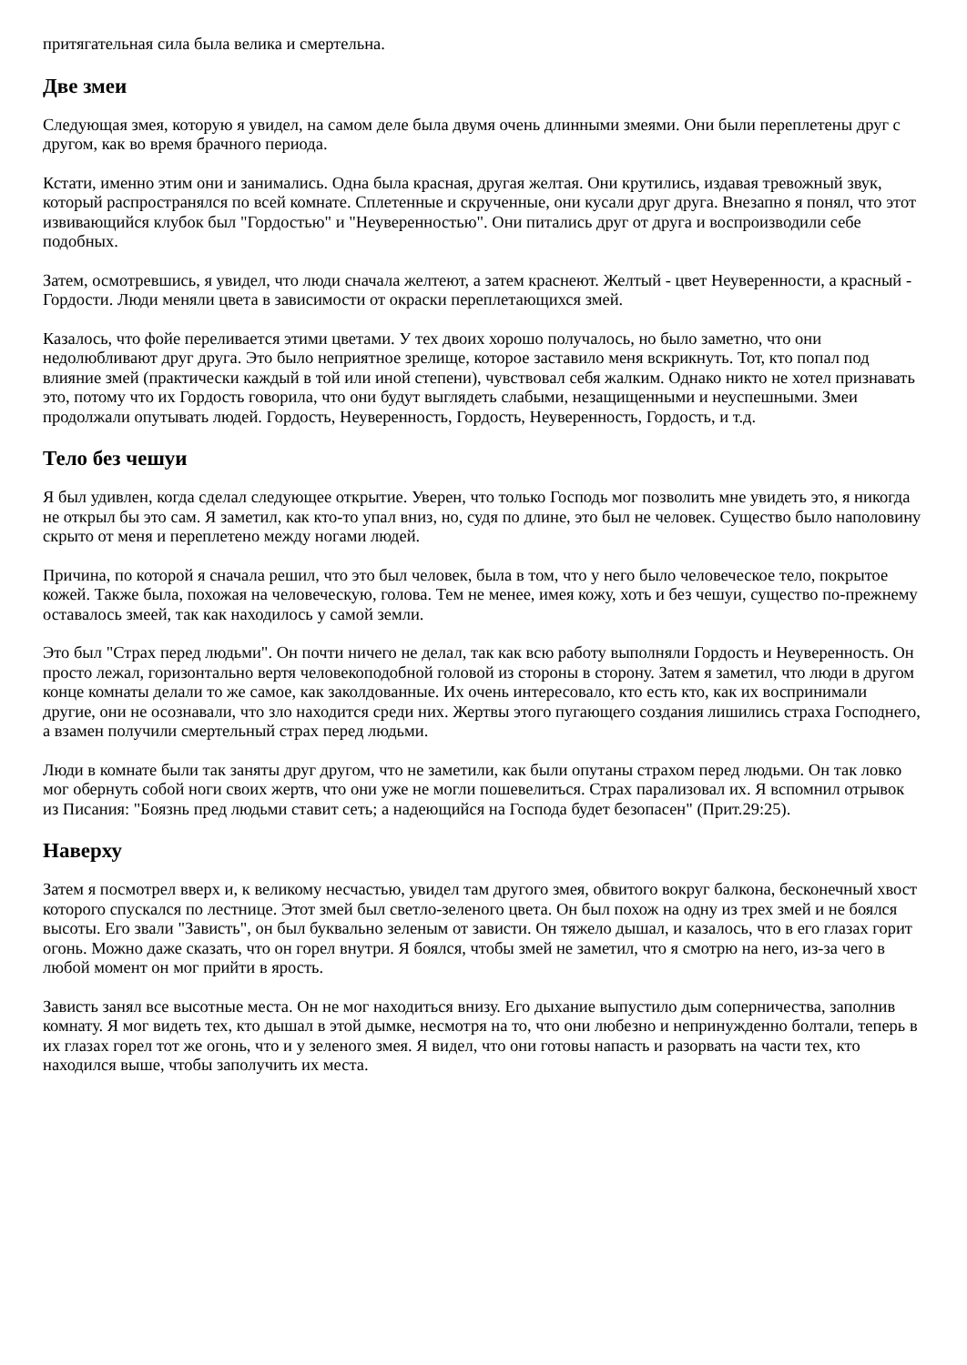притягательная сила была велика и смертельна.
Две змеи
Следующая змея, которую я увидел, на самом деле была двумя очень длинными змеями. Они были переплетены друг с другом, как во время брачного периода.
Кстати, именно этим они и занимались. Одна была красная, другая желтая. Они крутились, издавая тревожный звук, который распространялся по всей комнате. Сплетенные и скрученные, они кусали друг друга. Внезапно я понял, что этот извивающийся клубок был "Гордостью" и "Неуверенностью". Они питались друг от друга и воспроизводили себе подобных.
Затем, осмотревшись, я увидел, что люди сначала желтеют, а затем краснеют. Желтый - цвет Неуверенности, а красный - Гордости. Люди меняли цвета в зависимости от окраски переплетающихся змей.
Казалось, что фойе переливается этими цветами. У тех двоих хорошо получалось, но было заметно, что они недолюбливают друг друга. Это было неприятное зрелище, которое заставило меня вскрикнуть. Тот, кто попал под влияние змей (практически каждый в той или иной степени), чувствовал себя жалким. Однако никто не хотел признавать это, потому что их Гордость говорила, что они будут выглядеть слабыми, незащищенными и неуспешными. Змеи продолжали опутывать людей. Гордость, Неуверенность, Гордость, Неуверенность, Гордость, и т.д.
Тело без чешуи
Я был удивлен, когда сделал следующее открытие. Уверен, что только Господь мог позволить мне увидеть это, я никогда не открыл бы это сам. Я заметил, как кто-то упал вниз, но, судя по длине, это был не человек. Существо было наполовину скрыто от меня и переплетено между ногами людей.
Причина, по которой я сначала решил, что это был человек, была в том, что у него было человеческое тело, покрытое кожей. Также была, похожая на человеческую, голова. Тем не менее, имея кожу, хоть и без чешуи, существо по-прежнему оставалось змеей, так как находилось у самой земли.
Это был "Страх перед людьми". Он почти ничего не делал, так как всю работу выполняли Гордость и Неуверенность. Он просто лежал, горизонтально вертя человекоподобной головой из стороны в сторону. Затем я заметил, что люди в другом конце комнаты делали то же самое, как заколдованные. Их очень интересовало, кто есть кто, как их воспринимали другие, они не осознавали, что зло находится среди них. Жертвы этого пугающего создания лишились страха Господнего, а взамен получили смертельный страх перед людьми.
Люди в комнате были так заняты друг другом, что не заметили, как были опутаны страхом перед людьми. Он так ловко мог обернуть собой ноги своих жертв, что они уже не могли пошевелиться. Страх парализовал их. Я вспомнил отрывок из Писания: "Боязнь пред людьми ставит сеть; а надеющийся на Господа будет безопасен" (Прит.29:25).
Наверху
Затем я посмотрел вверх и, к великому несчастью, увидел там другого змея, обвитого вокруг балкона, бесконечный хвост которого спускался по лестнице. Этот змей был светло-зеленого цвета. Он был похож на одну из трех змей и не боялся высоты. Его звали "Зависть", он был буквально зеленым от зависти. Он тяжело дышал, и казалось, что в его глазах горит огонь. Можно даже сказать, что он горел внутри. Я боялся, чтобы змей не заметил, что я смотрю на него, из-за чего в любой момент он мог прийти в ярость.
Зависть занял все высотные места. Он не мог находиться внизу. Его дыхание выпустило дым соперничества, заполнив комнату. Я мог видеть тех, кто дышал в этой дымке, несмотря на то, что они любезно и непринужденно болтали, теперь в их глазах горел тот же огонь, что и у зеленого змея. Я видел, что они готовы напасть и разорвать на части тех, кто находился выше, чтобы заполучить их места.